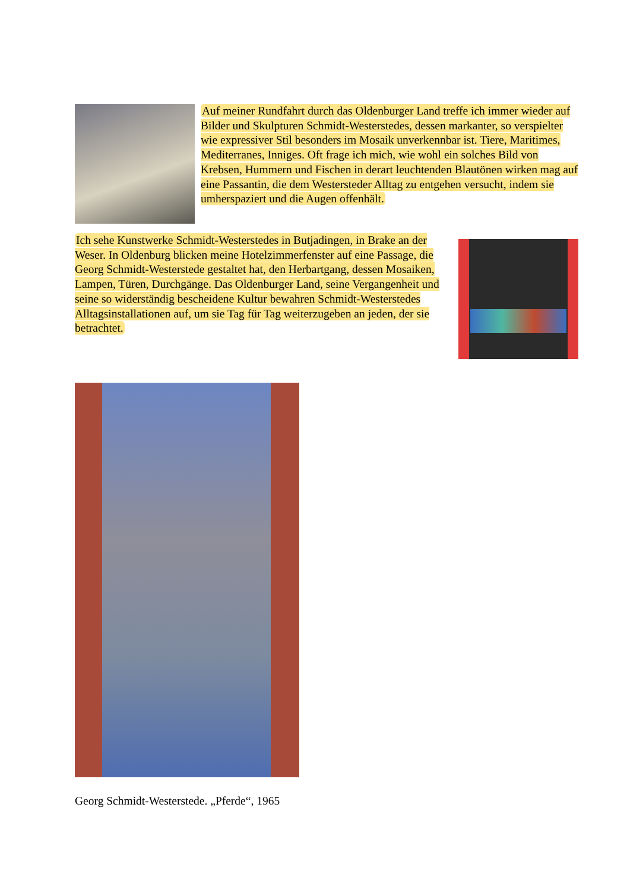Auf meiner Rundfahrt durch das Oldenburger Land treffe ich immer wieder auf Bilder und Skulpturen Schmidt-Westerstedes, dessen markanter, so verspielter wie expressiver Stil besonders im Mosaik unverkennbar ist. Tiere, Maritimes, Mediterranes, Inniges. Oft frage ich mich, wie wohl ein solches Bild von Krebsen, Hummern und Fischen in derart leuchtenden Blautönen wirken mag auf eine Passantin, die dem Westersteder Alltag zu entgehen versucht, indem sie umherspaziert und die Augen offenhält.
Ich sehe Kunstwerke Schmidt-Westerstedes in Butjadingen, in Brake an der Weser. In Oldenburg blicken meine Hotelzimmerfenster auf eine Passage, die Georg Schmidt-Westerstede gestaltet hat, den Herbartgang, dessen Mosaiken, Lampen, Türen, Durchgänge. Das Oldenburger Land, seine Vergangenheit und seine so widerständig bescheidene Kultur bewahren Schmidt-Westerstedes Alltagsinstallationen auf, um sie Tag für Tag weiterzugeben an jeden, der sie betrachtet.
Georg Schmidt-Westerstede. „Pferde“, 1965